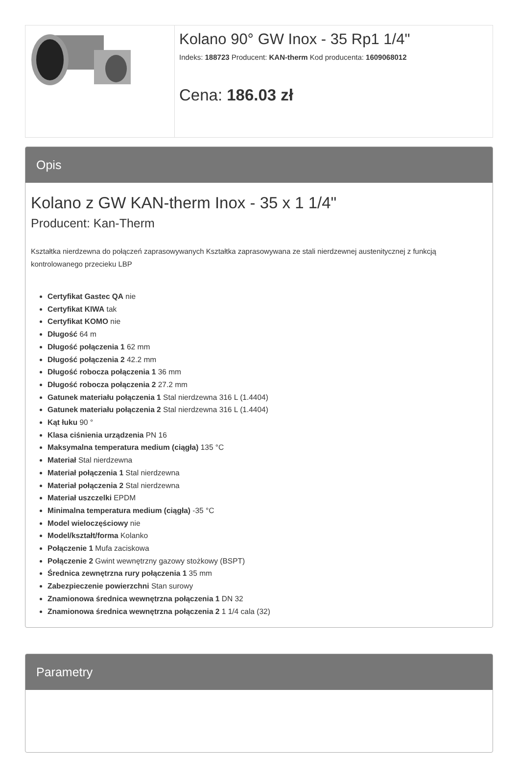Kolano 90° GW Inox - 35 Rp1 1/4"
Indeks: 188723 Producent: KAN-therm Kod producenta: 1609068012
Cena: 186.03 zł
Opis
Kolano z GW KAN-therm Inox - 35 x 1 1/4"
Producent: Kan-Therm
Kształtka nierdzewna do połączeń zaprasowywanych Kształtka zaprasowywana ze stali nierdzewnej austenitycznej z funkcją kontrolowanego przecieku LBP
Certyfikat Gastec QA nie
Certyfikat KIWA tak
Certyfikat KOMO nie
Długość 64 m
Długość połączenia 1 62 mm
Długość połączenia 2 42.2 mm
Długość robocza połączenia 1 36 mm
Długość robocza połączenia 2 27.2 mm
Gatunek materiału połączenia 1 Stal nierdzewna 316 L (1.4404)
Gatunek materiału połączenia 2 Stal nierdzewna 316 L (1.4404)
Kąt łuku 90 °
Klasa ciśnienia urządzenia PN 16
Maksymalna temperatura medium (ciągła) 135 °C
Materiał Stal nierdzewna
Materiał połączenia 1 Stal nierdzewna
Materiał połączenia 2 Stal nierdzewna
Materiał uszczelki EPDM
Minimalna temperatura medium (ciągła) -35 °C
Model wieloczęściowy nie
Model/kształt/forma Kolanko
Połączenie 1 Mufa zaciskowa
Połączenie 2 Gwint wewnętrzny gazowy stożkowy (BSPT)
Średnica zewnętrzna rury połączenia 1 35 mm
Zabezpieczenie powierzchni Stan surowy
Znamionowa średnica wewnętrzna połączenia 1 DN 32
Znamionowa średnica wewnętrzna połączenia 2 1 1/4 cala (32)
Parametry